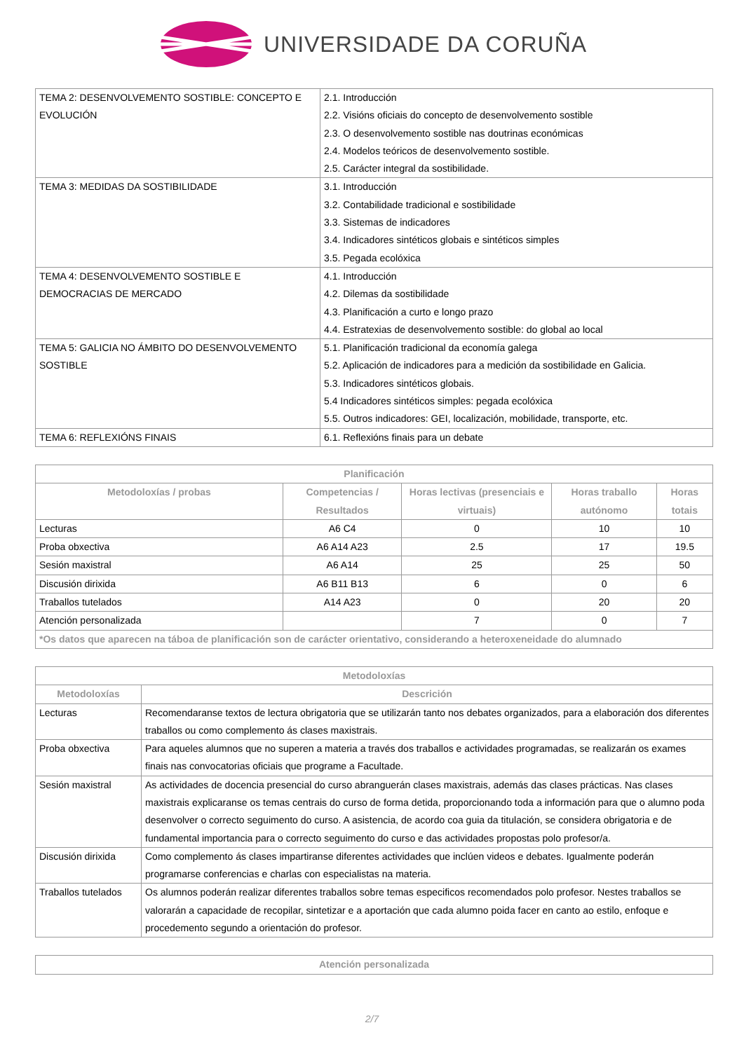UNIVERSIDADE DA CORUÑA
| TEMA 2: DESENVOLVEMENTO SOSTIBLE: CONCEPTO E EVOLUCIÓN | 2.1. Introducción 2.2. Visións oficiais do concepto de desenvolvemento sostible 2.3. O desenvolvemento sostible nas doutrinas económicas 2.4. Modelos teóricos de desenvolvemento sostible. 2.5. Carácter integral da sostibilidade. |
| TEMA 3: MEDIDAS DA SOSTIBILIDADE | 3.1. Introducción 3.2. Contabilidade tradicional e sostibilidade 3.3. Sistemas de indicadores 3.4. Indicadores sintéticos globais e sintéticos simples 3.5. Pegada ecolóxica |
| TEMA 4: DESENVOLVEMENTO SOSTIBLE E DEMOCRACIAS DE MERCADO | 4.1. Introducción 4.2. Dilemas da sostibilidade 4.3. Planificación a curto e longo prazo 4.4. Estratexias de desenvolvemento sostible: do global ao local |
| TEMA 5: GALICIA NO ÁMBITO DO DESENVOLVEMENTO SOSTIBLE | 5.1. Planificación tradicional da economía galega 5.2. Aplicación de indicadores para a medición da sostibilidade en Galicia. 5.3. Indicadores sintéticos globais. 5.4 Indicadores sintéticos simples: pegada ecolóxica 5.5. Outros indicadores: GEI, localización, mobilidade, transporte, etc. |
| TEMA 6: REFLEXIÓNS FINAIS | 6.1. Reflexións finais para un debate |
| Planificación | | | | |
| --- | --- | --- | --- | --- |
| Metodoloxías / probas | Competencias / Resultados | Horas lectivas (presenciais e virtuais) | Horas traballo autónomo | Horas totais |
| Lecturas | A6 C4 | 0 | 10 | 10 |
| Proba obxectiva | A6 A14 A23 | 2.5 | 17 | 19.5 |
| Sesión maxistral | A6 A14 | 25 | 25 | 50 |
| Discusión dirixida | A6 B11 B13 | 6 | 0 | 6 |
| Traballos tutelados | A14 A23 | 0 | 20 | 20 |
| Atención personalizada | | 7 | 0 | 7 |
| *Os datos que aparecen na táboa de planificación son de carácter orientativo, considerando a heteroxeneidade do alumnado | | | | |
| Metodoloxías | |
| --- | --- |
| Metodoloxías | Descrición |
| Lecturas | Recomendaranse textos de lectura obrigatoria que se utilizarán tanto nos debates organizados, para a elaboración dos diferentes traballos ou como complemento ás clases maxistrais. |
| Proba obxectiva | Para aqueles alumnos que no superen a materia a través dos traballos e actividades programadas, se realizarán os exames finais nas convocatorias oficiais que programe a Facultade. |
| Sesión maxistral | As actividades de docencia presencial do curso abranguerán clases maxistrais, además das clases prácticas. Nas clases maxistrais explicaranse os temas centrais do curso de forma detida, proporcionando toda a información para que o alumno poda desenvolver o correcto seguimento do curso. A asistencia, de acordo coa guia da titulación, se considera obrigatoria e de fundamental importancia para o correcto seguimento do curso e das actividades propostas polo profesor/a. |
| Discusión dirixida | Como complemento ás clases impartiranse diferentes actividades que inclúen videos e debates. Igualmente poderán programarse conferencias e charlas con especialistas na materia. |
| Traballos tutelados | Os alumnos poderán realizar diferentes traballos sobre temas especificos recomendados polo profesor. Nestes traballos se valorarán a capacidade de recopilar, sintetizar e a aportación que cada alumno poida facer en canto ao estilo, enfoque e procedemento segundo a orientación do profesor. |
| Atención personalizada |
| --- |
2/7